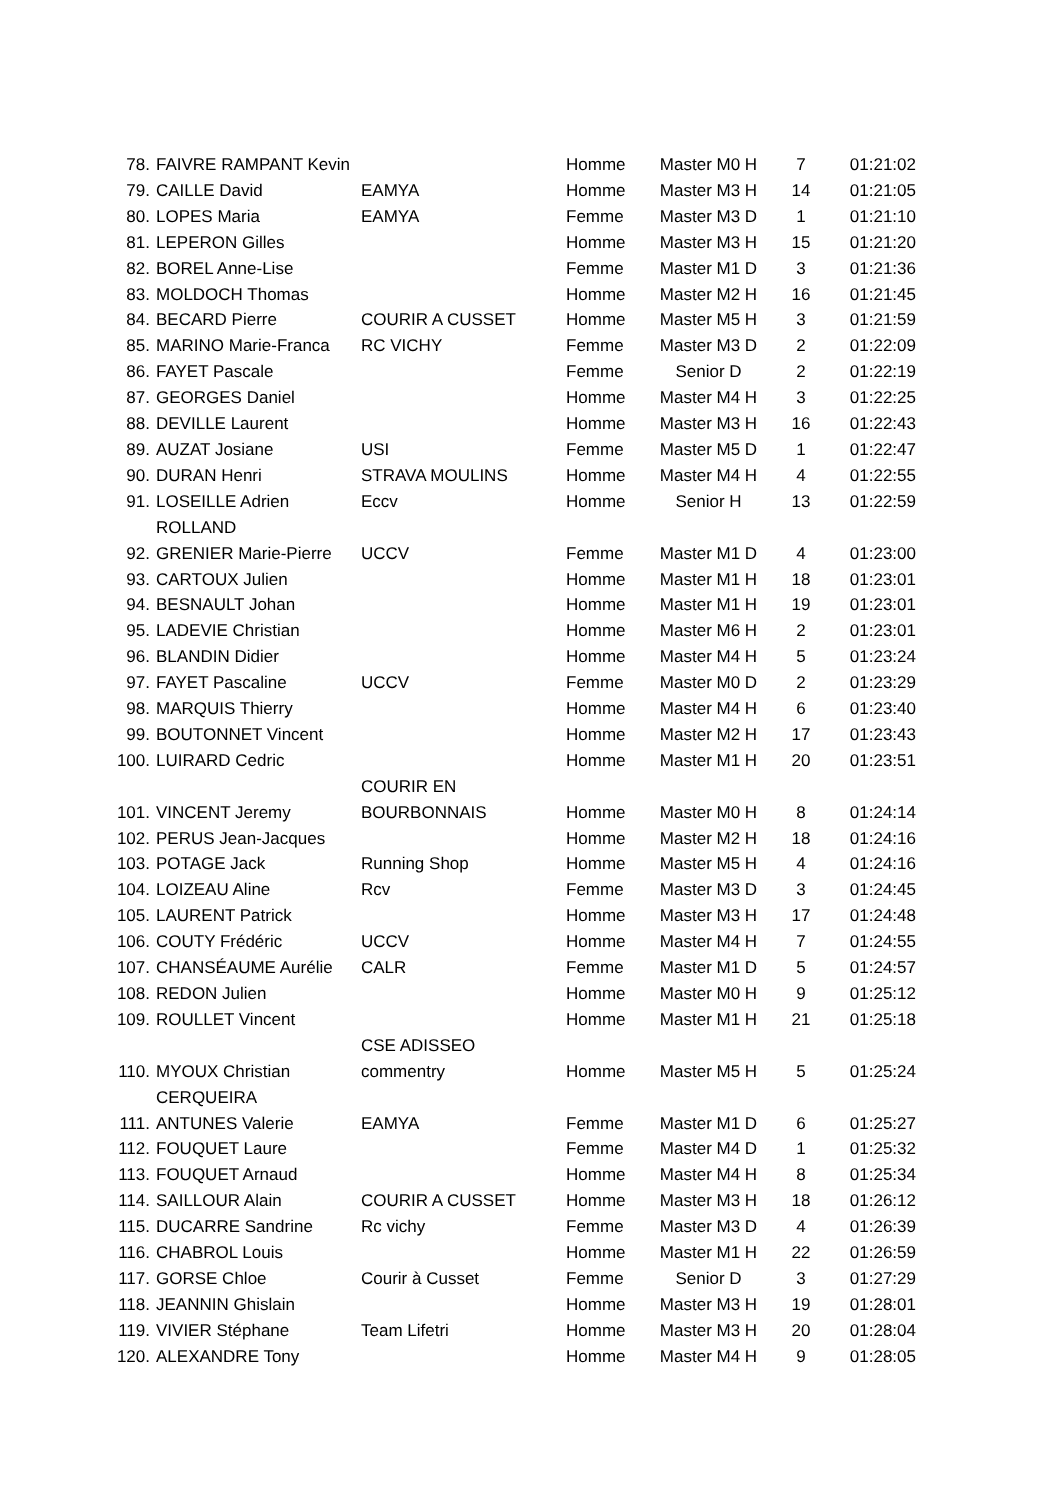| 78. | FAIVRE RAMPANT Kevin | | Homme | Master M0 H | 7 | 01:21:02 |
| 79. | CAILLE David | EAMYA | Homme | Master M3 H | 14 | 01:21:05 |
| 80. | LOPES Maria | EAMYA | Femme | Master M3 D | 1 | 01:21:10 |
| 81. | LEPERON Gilles | | Homme | Master M3 H | 15 | 01:21:20 |
| 82. | BOREL Anne-Lise | | Femme | Master M1 D | 3 | 01:21:36 |
| 83. | MOLDOCH Thomas | | Homme | Master M2 H | 16 | 01:21:45 |
| 84. | BECARD Pierre | COURIR A CUSSET | Homme | Master M5 H | 3 | 01:21:59 |
| 85. | MARINO Marie-Franca | RC VICHY | Femme | Master M3 D | 2 | 01:22:09 |
| 86. | FAYET Pascale | | Femme | Senior D | 2 | 01:22:19 |
| 87. | GEORGES Daniel | | Homme | Master M4 H | 3 | 01:22:25 |
| 88. | DEVILLE Laurent | | Homme | Master M3 H | 16 | 01:22:43 |
| 89. | AUZAT Josiane | USI | Femme | Master M5 D | 1 | 01:22:47 |
| 90. | DURAN Henri | STRAVA MOULINS | Homme | Master M4 H | 4 | 01:22:55 |
| 91. | LOSEILLE Adrien ROLLAND | Eccv | Homme | Senior H | 13 | 01:22:59 |
| 92. | GRENIER Marie-Pierre | UCCV | Femme | Master M1 D | 4 | 01:23:00 |
| 93. | CARTOUX Julien | | Homme | Master M1 H | 18 | 01:23:01 |
| 94. | BESNAULT Johan | | Homme | Master M1 H | 19 | 01:23:01 |
| 95. | LADEVIE Christian | | Homme | Master M6 H | 2 | 01:23:01 |
| 96. | BLANDIN Didier | | Homme | Master M4 H | 5 | 01:23:24 |
| 97. | FAYET Pascaline | UCCV | Femme | Master M0 D | 2 | 01:23:29 |
| 98. | MARQUIS Thierry | | Homme | Master M4 H | 6 | 01:23:40 |
| 99. | BOUTONNET Vincent | | Homme | Master M2 H | 17 | 01:23:43 |
| 100. | LUIRARD Cedric | | Homme | Master M1 H | 20 | 01:23:51 |
| 101. | VINCENT Jeremy | COURIR EN BOURBONNAIS | Homme | Master M0 H | 8 | 01:24:14 |
| 102. | PERUS Jean-Jacques | | Homme | Master M2 H | 18 | 01:24:16 |
| 103. | POTAGE Jack | Running Shop | Homme | Master M5 H | 4 | 01:24:16 |
| 104. | LOIZEAU Aline | Rcv | Femme | Master M3 D | 3 | 01:24:45 |
| 105. | LAURENT Patrick | | Homme | Master M3 H | 17 | 01:24:48 |
| 106. | COUTY Frédéric | UCCV | Homme | Master M4 H | 7 | 01:24:55 |
| 107. | CHANSÉAUME Aurélie | CALR | Femme | Master M1 D | 5 | 01:24:57 |
| 108. | REDON Julien | | Homme | Master M0 H | 9 | 01:25:12 |
| 109. | ROULLET Vincent | | Homme | Master M1 H | 21 | 01:25:18 |
| 110. | MYOUX Christian CERQUEIRA | CSE ADISSEO commentry | Homme | Master M5 H | 5 | 01:25:24 |
| 111. | ANTUNES Valerie | EAMYA | Femme | Master M1 D | 6 | 01:25:27 |
| 112. | FOUQUET Laure | | Femme | Master M4 D | 1 | 01:25:32 |
| 113. | FOUQUET Arnaud | | Homme | Master M4 H | 8 | 01:25:34 |
| 114. | SAILLOUR Alain | COURIR A CUSSET | Homme | Master M3 H | 18 | 01:26:12 |
| 115. | DUCARRE Sandrine | Rc vichy | Femme | Master M3 D | 4 | 01:26:39 |
| 116. | CHABROL Louis | | Homme | Master M1 H | 22 | 01:26:59 |
| 117. | GORSE Chloe | Courir à Cusset | Femme | Senior D | 3 | 01:27:29 |
| 118. | JEANNIN Ghislain | | Homme | Master M3 H | 19 | 01:28:01 |
| 119. | VIVIER Stéphane | Team Lifetri | Homme | Master M3 H | 20 | 01:28:04 |
| 120. | ALEXANDRE Tony | | Homme | Master M4 H | 9 | 01:28:05 |